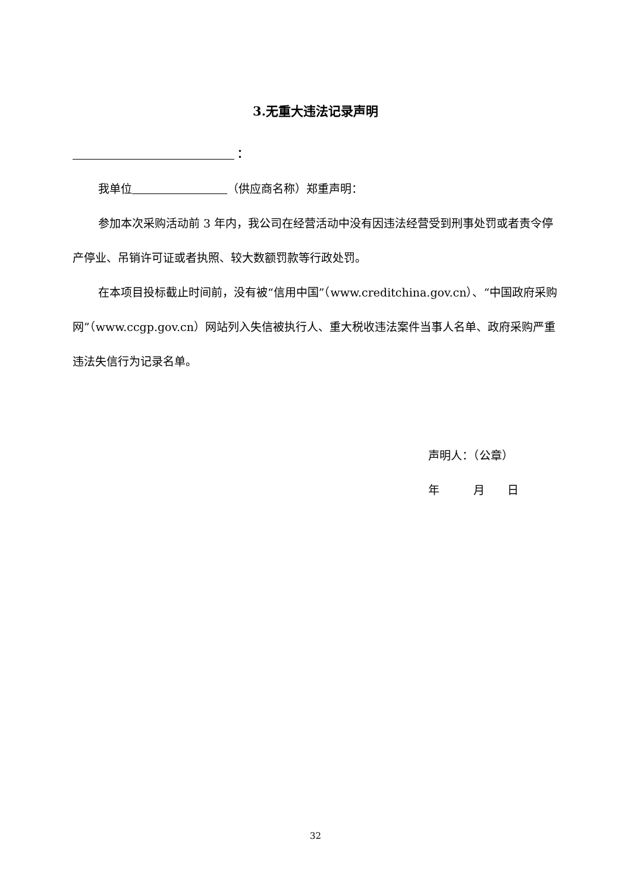3.无重大违法记录声明
：
我单位 （供应商名称）郑重声明：
参加本次采购活动前 3 年内，我公司在经营活动中没有因违法经营受到刑事处罚或者责令停产停业、吊销许可证或者执照、较大数额罚款等行政处罚。
在本项目投标截止时间前，没有被“信用中国”（www.creditchina.gov.cn）、“中国政府采购网”（www.ccgp.gov.cn）网站列入失信被执行人、重大税收违法案件当事人名单、政府采购严重违法失信行为记录名单。
声明人：（公章）
年   月  日
32